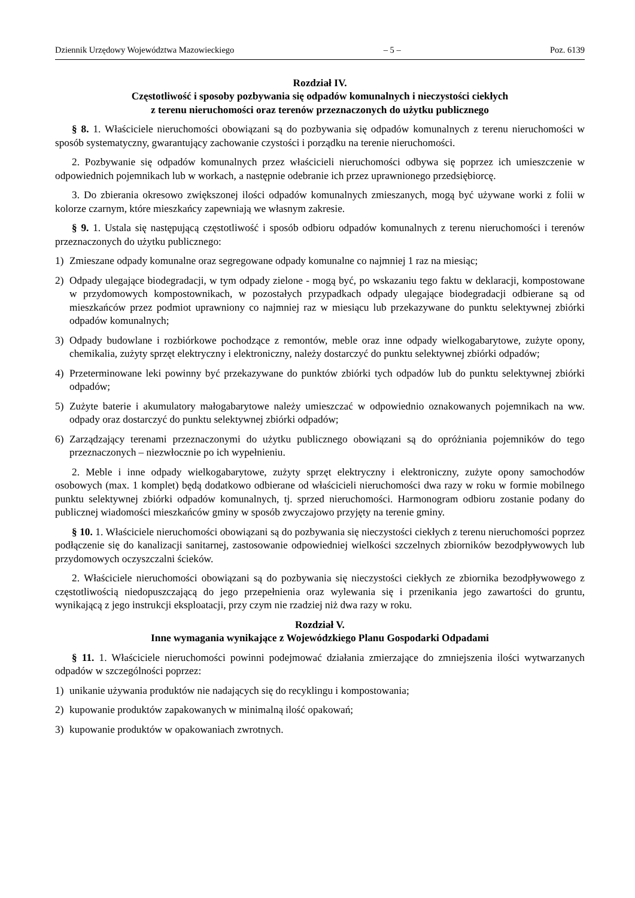Dziennik Urzędowy Województwa Mazowieckiego – 5 – Poz. 6139
Rozdział IV.
Częstotliwość i sposoby pozbywania się odpadów komunalnych i nieczystości ciekłych
z terenu nieruchomości oraz terenów przeznaczonych do użytku publicznego
§ 8. 1. Właściciele nieruchomości obowiązani są do pozbywania się odpadów komunalnych z terenu nieruchomości w sposób systematyczny, gwarantujący zachowanie czystości i porządku na terenie nieruchomości.
2. Pozbywanie się odpadów komunalnych przez właścicieli nieruchomości odbywa się poprzez ich umieszczenie w odpowiednich pojemnikach lub w workach, a następnie odebranie ich przez uprawnionego przedsiębiorcę.
3. Do zbierania okresowo zwiększonej ilości odpadów komunalnych zmieszanych, mogą być używane worki z folii w kolorze czarnym, które mieszkańcy zapewniają we własnym zakresie.
§ 9. 1. Ustala się następującą częstotliwość i sposób odbioru odpadów komunalnych z terenu nieruchomości i terenów przeznaczonych do użytku publicznego:
1) Zmieszane odpady komunalne oraz segregowane odpady komunalne co najmniej 1 raz na miesiąc;
2) Odpady ulegające biodegradacji, w tym odpady zielone - mogą być, po wskazaniu tego faktu w deklaracji, kompostowane w przydomowych kompostownikach, w pozostałych przypadkach odpady ulegające biodegradacji odbierane są od mieszkańców przez podmiot uprawniony co najmniej raz w miesiącu lub przekazywane do punktu selektywnej zbiórki odpadów komunalnych;
3) Odpady budowlane i rozbiórkowe pochodzące z remontów, meble oraz inne odpady wielkogabarytowe, zużyte opony, chemikalia, zużyty sprzęt elektryczny i elektroniczny, należy dostarczyć do punktu selektywnej zbiórki odpadów;
4) Przeterminowane leki powinny być przekazywane do punktów zbiórki tych odpadów lub do punktu selektywnej zbiórki odpadów;
5) Zużyte baterie i akumulatory małogabarytowe należy umieszczać w odpowiednio oznakowanych pojemnikach na ww. odpady oraz dostarczyć do punktu selektywnej zbiórki odpadów;
6) Zarządzający terenami przeznaczonymi do użytku publicznego obowiązani są do opróżniania pojemników do tego przeznaczonych – niezwłocznie po ich wypełnieniu.
2. Meble i inne odpady wielkogabarytowe, zużyty sprzęt elektryczny i elektroniczny, zużyte opony samochodów osobowych (max. 1 komplet) będą dodatkowo odbierane od właścicieli nieruchomości dwa razy w roku w formie mobilnego punktu selektywnej zbiórki odpadów komunalnych, tj. sprzed nieruchomości. Harmonogram odbioru zostanie podany do publicznej wiadomości mieszkańców gminy w sposób zwyczajowo przyjęty na terenie gminy.
§ 10. 1. Właściciele nieruchomości obowiązani są do pozbywania się nieczystości ciekłych z terenu nieruchomości poprzez podłączenie się do kanalizacji sanitarnej, zastosowanie odpowiedniej wielkości szczelnych zbiorników bezodpływowych lub przydomowych oczyszczalni ścieków.
2. Właściciele nieruchomości obowiązani są do pozbywania się nieczystości ciekłych ze zbiornika bezodpływowego z częstotliwością niedopuszczającą do jego przepełnienia oraz wylewania się i przenikania jego zawartości do gruntu, wynikającą z jego instrukcji eksploatacji, przy czym nie rzadziej niż dwa razy w roku.
Rozdział V.
Inne wymagania wynikające z Wojewódzkiego Planu Gospodarki Odpadami
§ 11. 1. Właściciele nieruchomości powinni podejmować działania zmierzające do zmniejszenia ilości wytwarzanych odpadów w szczególności poprzez:
1) unikanie używania produktów nie nadających się do recyklingu i kompostowania;
2) kupowanie produktów zapakowanych w minimalną ilość opakowań;
3) kupowanie produktów w opakowaniach zwrotnych.